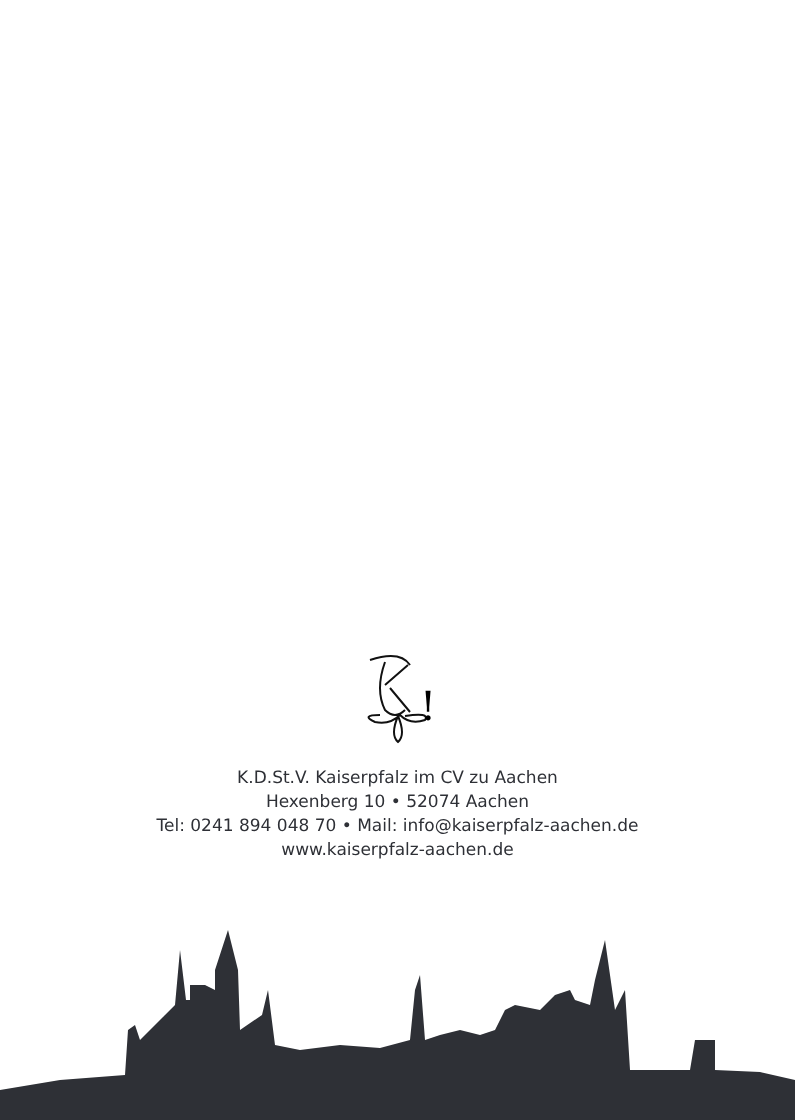!
K.D.St.V. Kaiserpfalz im CV zu Aachen
Hexenberg 10 • 52074 Aachen
Tel: 0241 894 048 70 • Mail: info@kaiserpfalz-aachen.de
www.kaiserpfalz-aachen.de